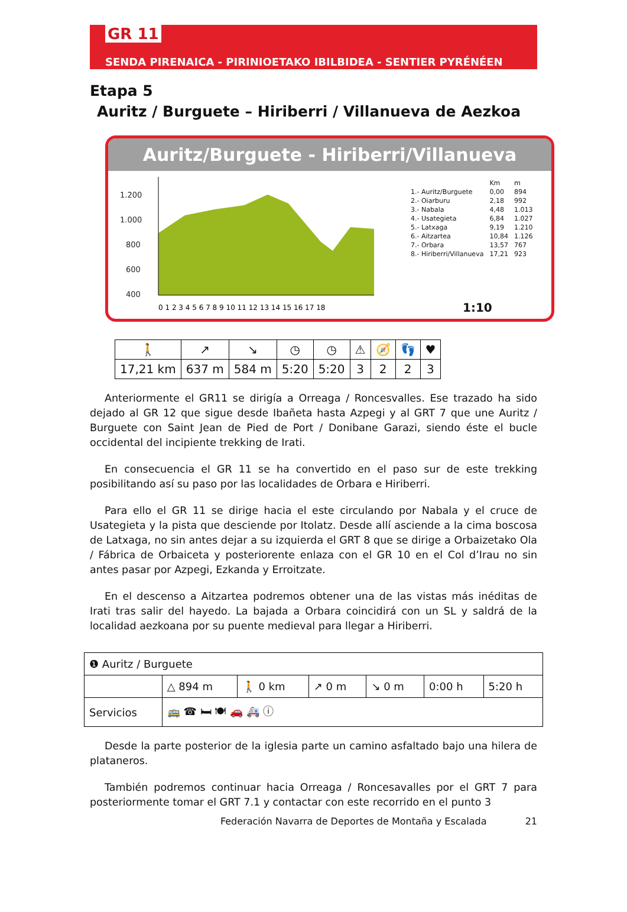GR 11
SENDA PIRENAICA - PIRINIOETAKO IBILBIDEA - SENTIER PYRÉNÉEN
Etapa 5
Auritz / Burguete – Hiriberri / Villanueva de Aezkoa
Auritz/Burguete - Hiriberri/Villanueva
1.200
1.000
800
600
400
0 1 2 3 4 5 6 7 8 9 10 11 12 13 14 15 16 17 18
| | Km | m |
| 1.- Auritz/Burguete | 0,00 | 894 |
| 2.- Oiarburu | 2,18 | 992 |
| 3.- Nabala | 4,48 | 1.013 |
| 4.- Usategieta | 6,84 | 1.027 |
| 5.- Latxaga | 9,19 | 1.210 |
| 6.- Aitzartea | 10,84 | 1.126 |
| 7.- Orbara | 13,57 | 767 |
| 8.- Hiriberri/Villanueva | 17,21 | 923 |
1:10
| 🚶 | ↗ | ↘ | ◷ | ◷ | ⚠ | 🧭 | 👣 | ♥ |
| 17,21 km | 637 m | 584 m | 5:20 | 5:20 | 3 | 2 | 2 | 3 |
Anteriormente el GR11 se dirigía a Orreaga / Roncesvalles. Ese trazado ha sido dejado al GR 12 que sigue desde Ibañeta hasta Azpegi y al GRT 7 que une Auritz / Burguete con Saint Jean de Pied de Port / Donibane Garazi, siendo éste el bucle occidental del incipiente trekking de Irati.
En consecuencia el GR 11 se ha convertido en el paso sur de este trekking posibilitando así su paso por las localidades de Orbara e Hiriberri.
Para ello el GR 11 se dirige hacia el este circulando por Nabala y el cruce de Usategieta y la pista que desciende por Itolatz. Desde allí asciende a la cima boscosa de Latxaga, no sin antes dejar a su izquierda el GRT 8 que se dirige a Orbaizetako Ola / Fábrica de Orbaiceta y posteriorente enlaza con el GR 10 en el Col d’Irau no sin antes pasar por Azpegi, Ezkanda y Erroitzate.
En el descenso a Aitzartea podremos obtener una de las vistas más inéditas de Irati tras salir del hayedo. La bajada a Orbara coincidirá con un SL y saldrá de la localidad aezkoana por su puente medieval para llegar a Hiriberri.
| ❶ Auritz / Burguete | | | | | | |
| | △ 894 m | 🚶 0 km | ↗ 0 m | ↘ 0 m | 0:00 h | 5:20 h |
| Servicios | 🚌 ☎ 🛏 🍽 🚗 🚑 ⓘ | | | | | |
Desde la parte posterior de la iglesia parte un camino asfaltado bajo una hilera de plataneros.
También podremos continuar hacia Orreaga / Roncesavalles por el GRT 7 para posteriormente tomar el GRT 7.1 y contactar con este recorrido en el punto 3
Federación Navarra de Deportes de Montaña y Escalada 21